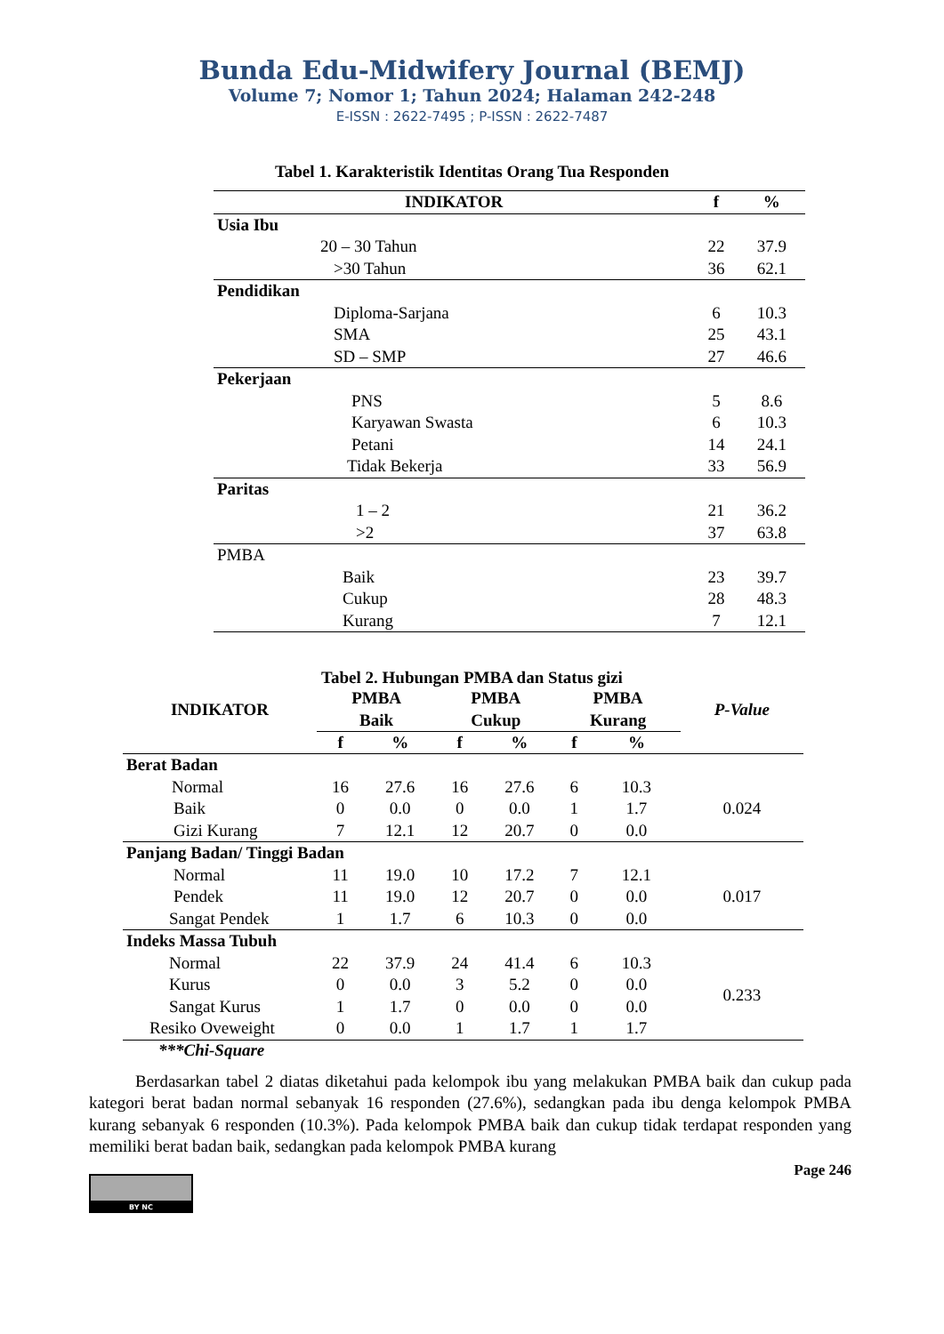Bunda Edu-Midwifery Journal (BEMJ)
Volume 7; Nomor 1; Tahun 2024; Halaman 242-248
E-ISSN : 2622-7495 ; P-ISSN : 2622-7487
Tabel 1. Karakteristik Identitas Orang Tua Responden
| INDIKATOR | f | % |
| --- | --- | --- |
| Usia Ibu | | |
| 20 – 30 Tahun | 22 | 37.9 |
| >30 Tahun | 36 | 62.1 |
| Pendidikan | | |
| Diploma-Sarjana | 6 | 10.3 |
| SMA | 25 | 43.1 |
| SD – SMP | 27 | 46.6 |
| Pekerjaan | | |
| PNS | 5 | 8.6 |
| Karyawan Swasta | 6 | 10.3 |
| Petani | 14 | 24.1 |
| Tidak Bekerja | 33 | 56.9 |
| Paritas | | |
| 1 – 2 | 21 | 36.2 |
| >2 | 37 | 63.8 |
| PMBA | | |
| Baik | 23 | 39.7 |
| Cukup | 28 | 48.3 |
| Kurang | 7 | 12.1 |
Tabel 2. Hubungan PMBA dan Status gizi
| INDIKATOR | PMBA Baik | | PMBA Cukup | | PMBA Kurang | | P-Value |
| --- | --- | --- | --- | --- | --- | --- | --- |
| | f | % | f | % | f | % | |
| Berat Badan | | | | | | | |
| Normal | 16 | 27.6 | 16 | 27.6 | 6 | 10.3 | 0.024 |
| Baik | 0 | 0.0 | 0 | 0.0 | 1 | 1.7 | |
| Gizi Kurang | 7 | 12.1 | 12 | 20.7 | 0 | 0.0 | |
| Panjang Badan/ Tinggi Badan | | | | | | | |
| Normal | 11 | 19.0 | 10 | 17.2 | 7 | 12.1 | 0.017 |
| Pendek | 11 | 19.0 | 12 | 20.7 | 0 | 0.0 | |
| Sangat Pendek | 1 | 1.7 | 6 | 10.3 | 0 | 0.0 | |
| Indeks Massa Tubuh | | | | | | | |
| Normal | 22 | 37.9 | 24 | 41.4 | 6 | 10.3 | 0.233 |
| Kurus | 0 | 0.0 | 3 | 5.2 | 0 | 0.0 | |
| Sangat Kurus | 1 | 1.7 | 0 | 0.0 | 0 | 0.0 | |
| Resiko Oveweight | 0 | 0.0 | 1 | 1.7 | 1 | 1.7 | |
***Chi-Square
Berdasarkan tabel 2 diatas diketahui pada kelompok ibu yang melakukan PMBA baik dan cukup pada kategori berat badan normal sebanyak 16 responden (27.6%), sedangkan pada ibu denga kelompok PMBA kurang sebanyak 6 responden (10.3%). Pada kelompok PMBA baik dan cukup tidak terdapat responden yang memiliki berat badan baik, sedangkan pada kelompok PMBA kurang
BY NC
Page 246